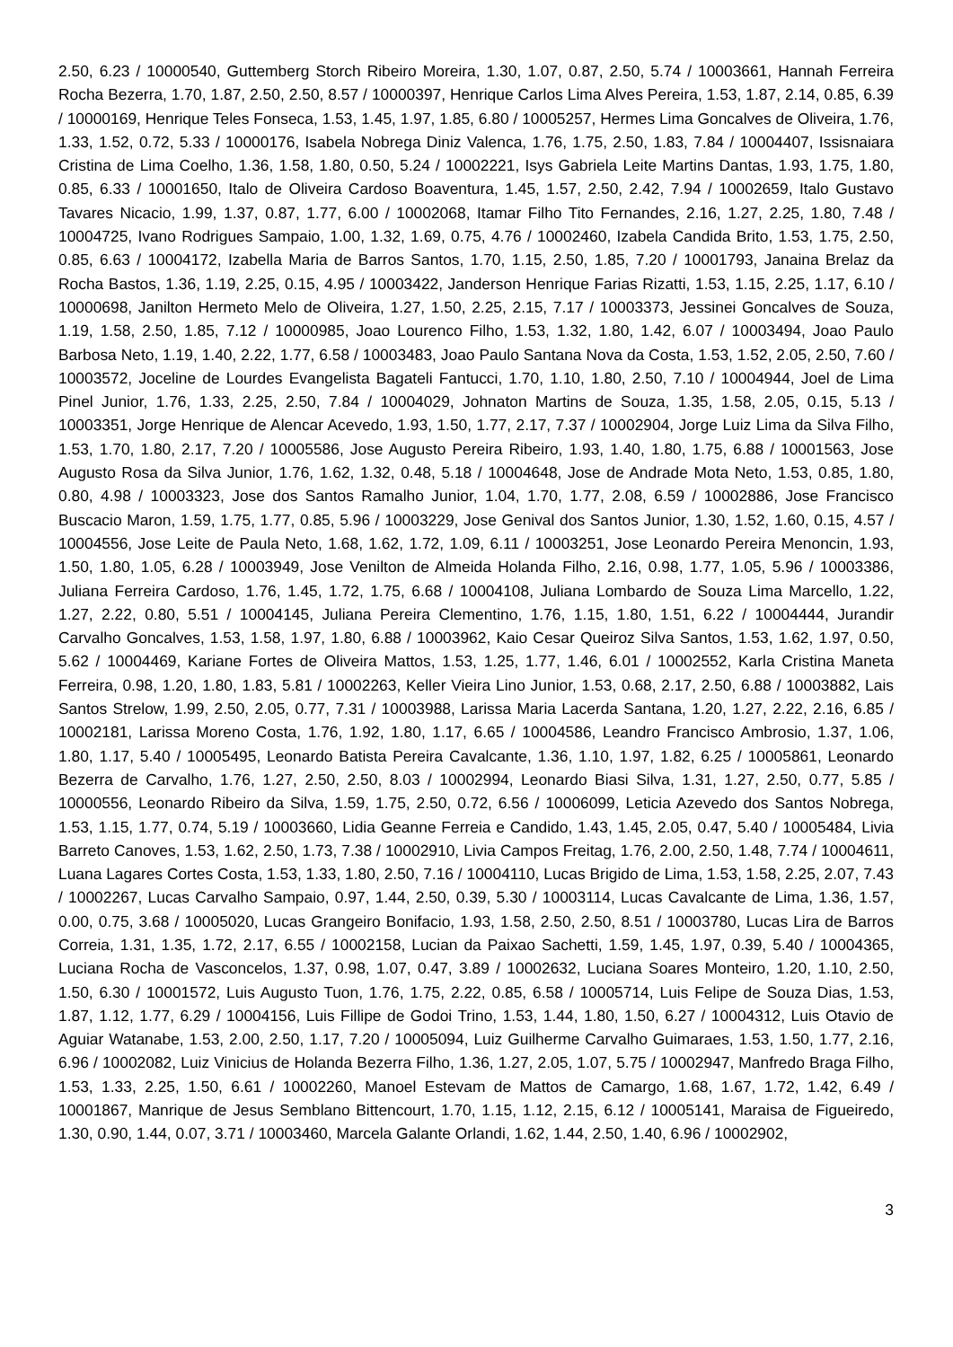2.50, 6.23 / 10000540, Guttemberg Storch Ribeiro Moreira, 1.30, 1.07, 0.87, 2.50, 5.74 / 10003661, Hannah Ferreira Rocha Bezerra, 1.70, 1.87, 2.50, 2.50, 8.57 / 10000397, Henrique Carlos Lima Alves Pereira, 1.53, 1.87, 2.14, 0.85, 6.39 / 10000169, Henrique Teles Fonseca, 1.53, 1.45, 1.97, 1.85, 6.80 / 10005257, Hermes Lima Goncalves de Oliveira, 1.76, 1.33, 1.52, 0.72, 5.33 / 10000176, Isabela Nobrega Diniz Valenca, 1.76, 1.75, 2.50, 1.83, 7.84 / 10004407, Issisnaiara Cristina de Lima Coelho, 1.36, 1.58, 1.80, 0.50, 5.24 / 10002221, Isys Gabriela Leite Martins Dantas, 1.93, 1.75, 1.80, 0.85, 6.33 / 10001650, Italo de Oliveira Cardoso Boaventura, 1.45, 1.57, 2.50, 2.42, 7.94 / 10002659, Italo Gustavo Tavares Nicacio, 1.99, 1.37, 0.87, 1.77, 6.00 / 10002068, Itamar Filho Tito Fernandes, 2.16, 1.27, 2.25, 1.80, 7.48 / 10004725, Ivano Rodrigues Sampaio, 1.00, 1.32, 1.69, 0.75, 4.76 / 10002460, Izabela Candida Brito, 1.53, 1.75, 2.50, 0.85, 6.63 / 10004172, Izabella Maria de Barros Santos, 1.70, 1.15, 2.50, 1.85, 7.20 / 10001793, Janaina Brelaz da Rocha Bastos, 1.36, 1.19, 2.25, 0.15, 4.95 / 10003422, Janderson Henrique Farias Rizatti, 1.53, 1.15, 2.25, 1.17, 6.10 / 10000698, Janilton Hermeto Melo de Oliveira, 1.27, 1.50, 2.25, 2.15, 7.17 / 10003373, Jessinei Goncalves de Souza, 1.19, 1.58, 2.50, 1.85, 7.12 / 10000985, Joao Lourenco Filho, 1.53, 1.32, 1.80, 1.42, 6.07 / 10003494, Joao Paulo Barbosa Neto, 1.19, 1.40, 2.22, 1.77, 6.58 / 10003483, Joao Paulo Santana Nova da Costa, 1.53, 1.52, 2.05, 2.50, 7.60 / 10003572, Joceline de Lourdes Evangelista Bagateli Fantucci, 1.70, 1.10, 1.80, 2.50, 7.10 / 10004944, Joel de Lima Pinel Junior, 1.76, 1.33, 2.25, 2.50, 7.84 / 10004029, Johnaton Martins de Souza, 1.35, 1.58, 2.05, 0.15, 5.13 / 10003351, Jorge Henrique de Alencar Acevedo, 1.93, 1.50, 1.77, 2.17, 7.37 / 10002904, Jorge Luiz Lima da Silva Filho, 1.53, 1.70, 1.80, 2.17, 7.20 / 10005586, Jose Augusto Pereira Ribeiro, 1.93, 1.40, 1.80, 1.75, 6.88 / 10001563, Jose Augusto Rosa da Silva Junior, 1.76, 1.62, 1.32, 0.48, 5.18 / 10004648, Jose de Andrade Mota Neto, 1.53, 0.85, 1.80, 0.80, 4.98 / 10003323, Jose dos Santos Ramalho Junior, 1.04, 1.70, 1.77, 2.08, 6.59 / 10002886, Jose Francisco Buscacio Maron, 1.59, 1.75, 1.77, 0.85, 5.96 / 10003229, Jose Genival dos Santos Junior, 1.30, 1.52, 1.60, 0.15, 4.57 / 10004556, Jose Leite de Paula Neto, 1.68, 1.62, 1.72, 1.09, 6.11 / 10003251, Jose Leonardo Pereira Menoncin, 1.93, 1.50, 1.80, 1.05, 6.28 / 10003949, Jose Venilton de Almeida Holanda Filho, 2.16, 0.98, 1.77, 1.05, 5.96 / 10003386, Juliana Ferreira Cardoso, 1.76, 1.45, 1.72, 1.75, 6.68 / 10004108, Juliana Lombardo de Souza Lima Marcello, 1.22, 1.27, 2.22, 0.80, 5.51 / 10004145, Juliana Pereira Clementino, 1.76, 1.15, 1.80, 1.51, 6.22 / 10004444, Jurandir Carvalho Goncalves, 1.53, 1.58, 1.97, 1.80, 6.88 / 10003962, Kaio Cesar Queiroz Silva Santos, 1.53, 1.62, 1.97, 0.50, 5.62 / 10004469, Kariane Fortes de Oliveira Mattos, 1.53, 1.25, 1.77, 1.46, 6.01 / 10002552, Karla Cristina Maneta Ferreira, 0.98, 1.20, 1.80, 1.83, 5.81 / 10002263, Keller Vieira Lino Junior, 1.53, 0.68, 2.17, 2.50, 6.88 / 10003882, Lais Santos Strelow, 1.99, 2.50, 2.05, 0.77, 7.31 / 10003988, Larissa Maria Lacerda Santana, 1.20, 1.27, 2.22, 2.16, 6.85 / 10002181, Larissa Moreno Costa, 1.76, 1.92, 1.80, 1.17, 6.65 / 10004586, Leandro Francisco Ambrosio, 1.37, 1.06, 1.80, 1.17, 5.40 / 10005495, Leonardo Batista Pereira Cavalcante, 1.36, 1.10, 1.97, 1.82, 6.25 / 10005861, Leonardo Bezerra de Carvalho, 1.76, 1.27, 2.50, 2.50, 8.03 / 10002994, Leonardo Biasi Silva, 1.31, 1.27, 2.50, 0.77, 5.85 / 10000556, Leonardo Ribeiro da Silva, 1.59, 1.75, 2.50, 0.72, 6.56 / 10006099, Leticia Azevedo dos Santos Nobrega, 1.53, 1.15, 1.77, 0.74, 5.19 / 10003660, Lidia Geanne Ferreia e Candido, 1.43, 1.45, 2.05, 0.47, 5.40 / 10005484, Livia Barreto Canoves, 1.53, 1.62, 2.50, 1.73, 7.38 / 10002910, Livia Campos Freitag, 1.76, 2.00, 2.50, 1.48, 7.74 / 10004611, Luana Lagares Cortes Costa, 1.53, 1.33, 1.80, 2.50, 7.16 / 10004110, Lucas Brigido de Lima, 1.53, 1.58, 2.25, 2.07, 7.43 / 10002267, Lucas Carvalho Sampaio, 0.97, 1.44, 2.50, 0.39, 5.30 / 10003114, Lucas Cavalcante de Lima, 1.36, 1.57, 0.00, 0.75, 3.68 / 10005020, Lucas Grangeiro Bonifacio, 1.93, 1.58, 2.50, 2.50, 8.51 / 10003780, Lucas Lira de Barros Correia, 1.31, 1.35, 1.72, 2.17, 6.55 / 10002158, Lucian da Paixao Sachetti, 1.59, 1.45, 1.97, 0.39, 5.40 / 10004365, Luciana Rocha de Vasconcelos, 1.37, 0.98, 1.07, 0.47, 3.89 / 10002632, Luciana Soares Monteiro, 1.20, 1.10, 2.50, 1.50, 6.30 / 10001572, Luis Augusto Tuon, 1.76, 1.75, 2.22, 0.85, 6.58 / 10005714, Luis Felipe de Souza Dias, 1.53, 1.87, 1.12, 1.77, 6.29 / 10004156, Luis Fillipe de Godoi Trino, 1.53, 1.44, 1.80, 1.50, 6.27 / 10004312, Luis Otavio de Aguiar Watanabe, 1.53, 2.00, 2.50, 1.17, 7.20 / 10005094, Luiz Guilherme Carvalho Guimaraes, 1.53, 1.50, 1.77, 2.16, 6.96 / 10002082, Luiz Vinicius de Holanda Bezerra Filho, 1.36, 1.27, 2.05, 1.07, 5.75 / 10002947, Manfredo Braga Filho, 1.53, 1.33, 2.25, 1.50, 6.61 / 10002260, Manoel Estevam de Mattos de Camargo, 1.68, 1.67, 1.72, 1.42, 6.49 / 10001867, Manrique de Jesus Semblano Bittencourt, 1.70, 1.15, 1.12, 2.15, 6.12 / 10005141, Maraisa de Figueiredo, 1.30, 0.90, 1.44, 0.07, 3.71 / 10003460, Marcela Galante Orlandi, 1.62, 1.44, 2.50, 1.40, 6.96 / 10002902,
3